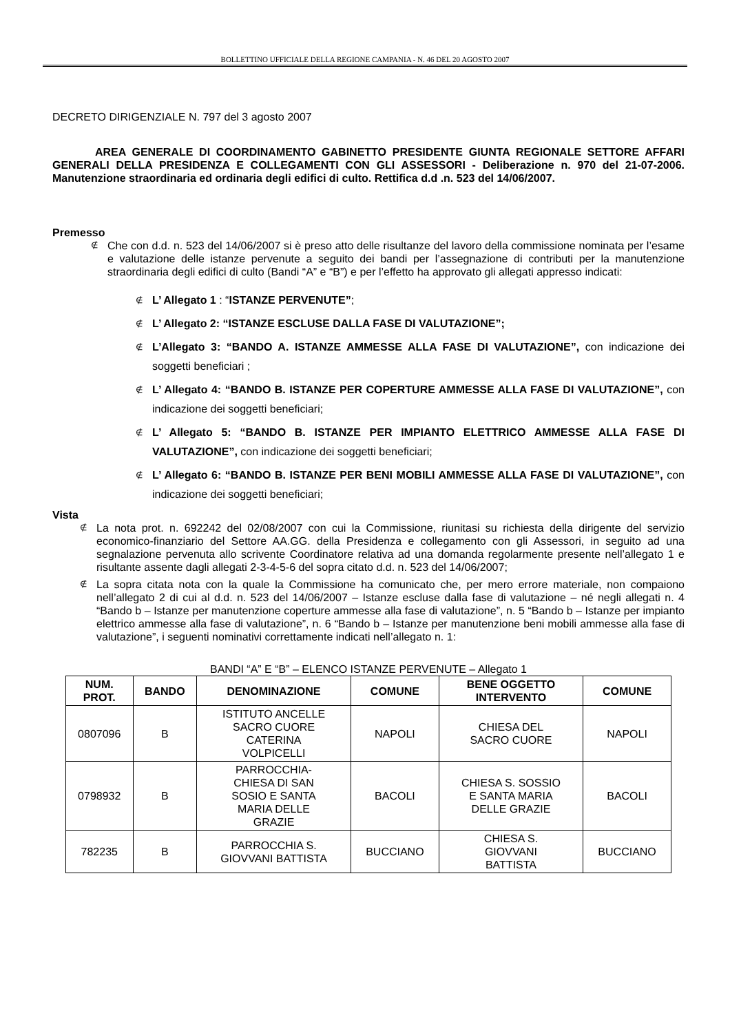BOLLETTINO UFFICIALE DELLA REGIONE CAMPANIA - N. 46 DEL 20 AGOSTO 2007
DECRETO DIRIGENZIALE N. 797 del 3 agosto 2007
AREA GENERALE DI COORDINAMENTO GABINETTO PRESIDENTE GIUNTA REGIONALE SETTORE AFFARI GENERALI DELLA PRESIDENZA E COLLEGAMENTI CON GLI ASSESSORI - Deliberazione n. 970 del 21-07-2006. Manutenzione straordinaria ed ordinaria degli edifici di culto. Rettifica d.d .n. 523 del 14/06/2007.
Premesso
Che con d.d. n. 523 del 14/06/2007 si è preso atto delle risultanze del lavoro della commissione nominata per l’esame e valutazione delle istanze pervenute a seguito dei bandi per l’assegnazione di contributi per la manutenzione straordinaria degli edifici di culto (Bandi “A” e “B”) e per l’effetto ha approvato gli allegati appresso indicati:
L’ Allegato 1 : “ISTANZE PERVENUTE”;
L’ Allegato 2: “ISTANZE ESCLUSE DALLA FASE DI VALUTAZIONE”;
L’Allegato 3: “BANDO A. ISTANZE AMMESSE ALLA FASE DI VALUTAZIONE”, con indicazione dei soggetti beneficiari ;
L’ Allegato 4: “BANDO B. ISTANZE PER COPERTURE AMMESSE ALLA FASE DI VALUTAZIONE”, con indicazione dei soggetti beneficiari;
L’ Allegato 5: “BANDO B. ISTANZE PER IMPIANTO ELETTRICO AMMESSE ALLA FASE DI VALUTAZIONE”, con indicazione dei soggetti beneficiari;
L’ Allegato 6: “BANDO B. ISTANZE PER BENI MOBILI AMMESSE ALLA FASE DI VALUTAZIONE”, con indicazione dei soggetti beneficiari;
Vista
La nota prot. n. 692242 del 02/08/2007 con cui la Commissione, riunitasi su richiesta della dirigente del servizio economico-finanziario del Settore AA.GG. della Presidenza e collegamento con gli Assessori, in seguito ad una segnalazione pervenuta allo scrivente Coordinatore relativa ad una domanda regolarmente presente nell’allegato 1 e risultante assente dagli allegati 2-3-4-5-6 del sopra citato d.d. n. 523 del 14/06/2007;
La sopra citata nota con la quale la Commissione ha comunicato che, per mero errore materiale, non compaiono nell’allegato 2 di cui al d.d. n. 523 del 14/06/2007 – Istanze escluse dalla fase di valutazione – né negli allegati n. 4 “Bando b – Istanze per manutenzione coperture ammesse alla fase di valutazione”, n. 5 “Bando b – Istanze per impianto elettrico ammesse alla fase di valutazione”, n. 6 “Bando b – Istanze per manutenzione beni mobili ammesse alla fase di valutazione”, i seguenti nominativi correttamente indicati nell’allegato n. 1:
BANDI “A” E “B” – ELENCO ISTANZE PERVENUTE – Allegato 1
| NUM. PROT. | BANDO | DENOMINAZIONE | COMUNE | BENE OGGETTO INTERVENTO | COMUNE |
| --- | --- | --- | --- | --- | --- |
| 0807096 | B | ISTITUTO ANCELLE SACRO CUORE CATERINA VOLPICELLI | NAPOLI | CHIESA DEL SACRO CUORE | NAPOLI |
| 0798932 | B | PARROCCHIA- CHIESA DI SAN SOSIO E SANTA MARIA DELLE GRAZIE | BACOLI | CHIESA S. SOSSIO E SANTA MARIA DELLE GRAZIE | BACOLI |
| 782235 | B | PARROCCHIA S. GIOVVANI BATTISTA | BUCCIANO | CHIESA S. GIOVVANI BATTISTA | BUCCIANO |